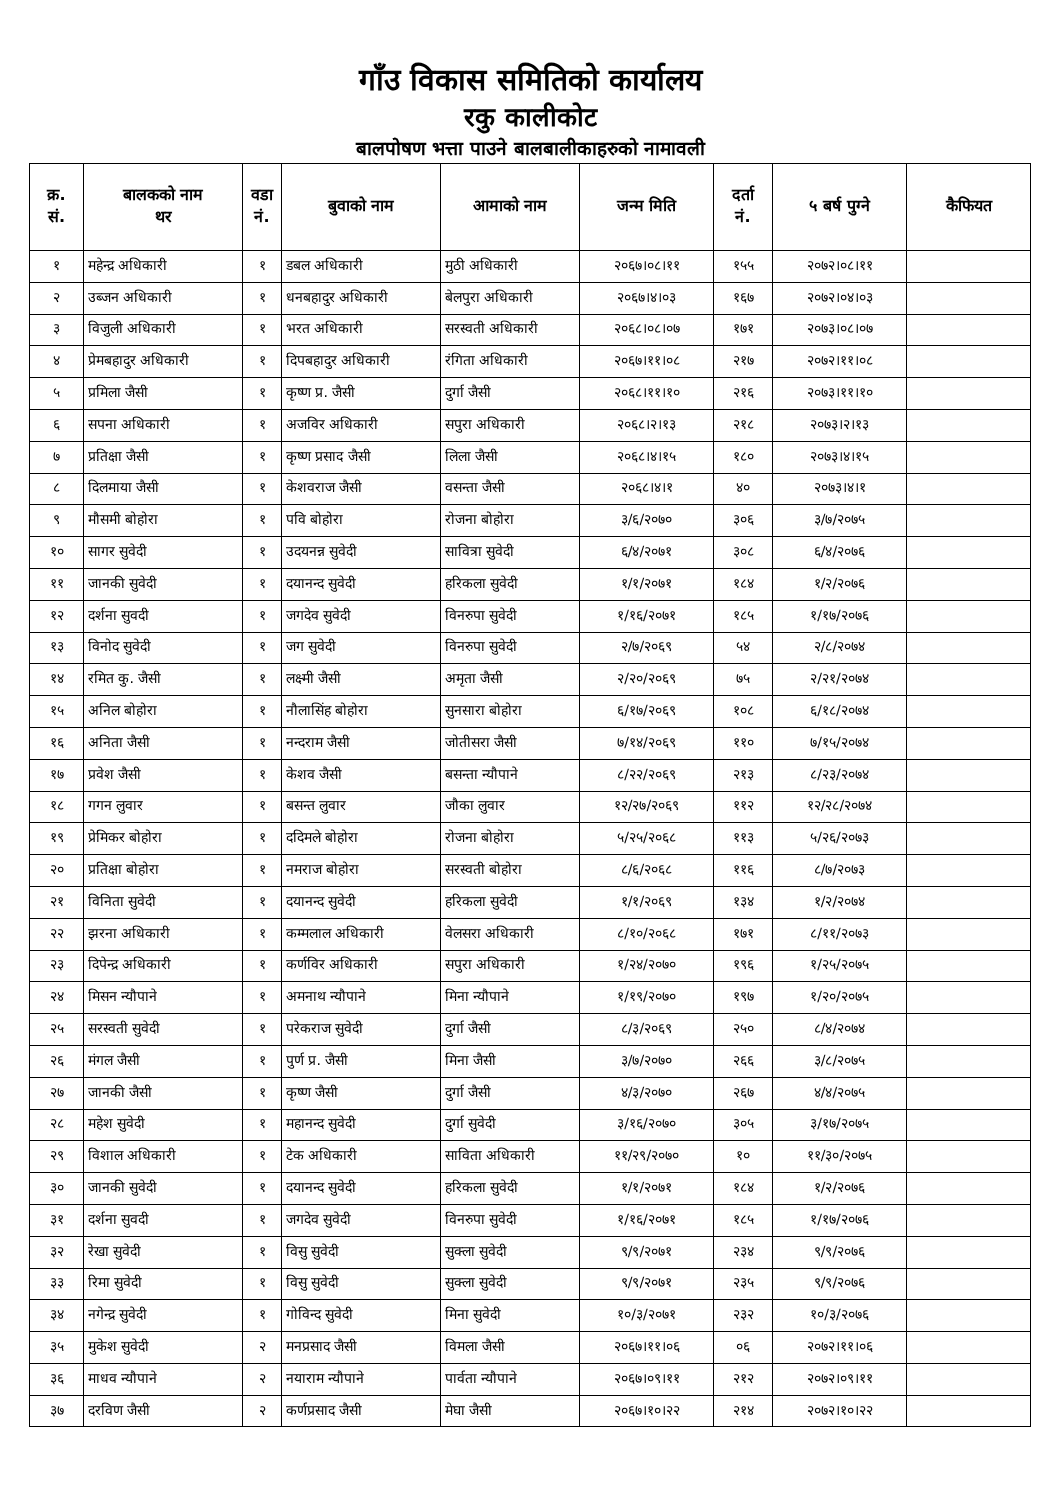गाँउ विकास समितिको कार्यालय
रकु कालीकोट
बालपोषण भत्ता पाउने बालबालीकाहरुको नामावली
| क्र. सं. | बालकको नाम थर | वडा नं. | बुवाको नाम | आमाको नाम | जन्म मिति | दर्ता नं. | ५ बर्ष पुग्ने | कैफियत |
| --- | --- | --- | --- | --- | --- | --- | --- | --- |
| १ | महेन्द्र अधिकारी | १ | डबल अधिकारी | मुठी अधिकारी | २०६७।०८।११ | १५५ | २०७२।०८।११ | |
| २ | उब्जन अधिकारी | १ | धनबहादुर अधिकारी | बेलपुरा अधिकारी | २०६७।४।०३ | १६७ | २०७२।०४।०३ | |
| ३ | विजुली अधिकारी | १ | भरत अधिकारी | सरस्वती अधिकारी | २०६८।०८।०७ | १७१ | २०७३।०८।०७ | |
| ४ | प्रेमबहादुर अधिकारी | १ | दिपबहादुर अधिकारी | रंगिता अधिकारी | २०६७।११।०८ | २१७ | २०७२।११।०८ | |
| ५ | प्रमिला जैसी | १ | कृष्ण प्र. जैसी | दुर्गा जैसी | २०६८।११।१० | २१६ | २०७३।११।१० | |
| ६ | सपना अधिकारी | १ | अजविर अधिकारी | सपुरा अधिकारी | २०६८।२।१३ | २१८ | २०७३।२।१३ | |
| ७ | प्रतिक्षा जैसी | १ | कृष्ण प्रसाद जैसी | लिला जैसी | २०६८।४।१५ | १८० | २०७३।४।१५ | |
| ८ | दिलमाया जैसी | १ | केशवराज जैसी | वसन्ता जैसी | २०६८।४।१ | ४० | २०७३।४।१ | |
| ९ | मौसमी बोहोरा | १ | पवि बोहोरा | रोजना बोहोरा | ३/६/२०७० | ३०६ | ३/७/२०७५ | |
| १० | सागर सुवेदी | १ | उदयनन्न सुवेदी | सावित्रा सुवेदी | ६/४/२०७१ | ३०८ | ६/४/२०७६ | |
| ११ | जानकी सुवेदी | १ | दयानन्द सुवेदी | हरिकला सुवेदी | १/१/२०७१ | १८४ | १/२/२०७६ | |
| १२ | दर्शना सुवदी | १ | जगदेव सुवेदी | विनरुपा सुवेदी | १/१६/२०७१ | १८५ | १/१७/२०७६ | |
| १३ | विनोद सुवेदी | १ | जग सुवेदी | विनरुपा सुवेदी | २/७/२०६९ | ५४ | २/८/२०७४ | |
| १४ | रमित कु. जैसी | १ | लक्ष्मी जैसी | अमृता जैसी | २/२०/२०६९ | ७५ | २/२१/२०७४ | |
| १५ | अनिल बोहोरा | १ | नौलासिंह बोहोरा | सुनसारा बोहोरा | ६/१७/२०६९ | १०८ | ६/१८/२०७४ | |
| १६ | अनिता जैसी | १ | नन्दराम जैसी | जोतीसरा जैसी | ७/१४/२०६९ | ११० | ७/१५/२०७४ | |
| १७ | प्रवेश जैसी | १ | केशव जैसी | बसन्ता न्यौपाने | ८/२२/२०६९ | २१३ | ८/२३/२०७४ | |
| १८ | गगन लुवार | १ | बसन्त लुवार | जौका लुवार | १२/२७/२०६९ | ११२ | १२/२८/२०७४ | |
| १९ | प्रेमिकर बोहोरा | १ | ददिमले बोहोरा | रोजना बोहोरा | ५/२५/२०६८ | ११३ | ५/२६/२०७३ | |
| २० | प्रतिक्षा बोहोरा | १ | नमराज बोहोरा | सरस्वती बोहोरा | ८/६/२०६८ | ११६ | ८/७/२०७३ | |
| २१ | विनिता सुवेदी | १ | दयानन्द सुवेदी | हरिकला सुवेदी | १/१/२०६९ | १३४ | १/२/२०७४ | |
| २२ | झरना अधिकारी | १ | कम्मलाल अधिकारी | वेलसरा अधिकारी | ८/१०/२०६८ | १७१ | ८/११/२०७३ | |
| २३ | दिपेन्द्र अधिकारी | १ | कर्णविर अधिकारी | सपुरा अधिकारी | १/२४/२०७० | १९६ | १/२५/२०७५ | |
| २४ | मिसन न्यौपाने | १ | अमनाथ न्यौपाने | मिना न्यौपाने | १/१९/२०७० | १९७ | १/२०/२०७५ | |
| २५ | सरस्वती सुवेदी | १ | परेकराज सुवेदी | दुर्गा जैसी | ८/३/२०६९ | २५० | ८/४/२०७४ | |
| २६ | मंगल जैसी | १ | पुर्ण प्र. जैसी | मिना जैसी | ३/७/२०७० | २६६ | ३/८/२०७५ | |
| २७ | जानकी जैसी | १ | कृष्ण जैसी | दुर्गा जैसी | ४/३/२०७० | २६७ | ४/४/२०७५ | |
| २८ | महेश सुवेदी | १ | महानन्द सुवेदी | दुर्गा सुवेदी | ३/१६/२०७० | ३०५ | ३/१७/२०७५ | |
| २९ | विशाल अधिकारी | १ | टेक अधिकारी | साविता अधिकारी | ११/२९/२०७० | १० | ११/३०/२०७५ | |
| ३० | जानकी सुवेदी | १ | दयानन्द सुवेदी | हरिकला सुवेदी | १/१/२०७१ | १८४ | १/२/२०७६ | |
| ३१ | दर्शना सुवदी | १ | जगदेव सुवेदी | विनरुपा सुवेदी | १/१६/२०७१ | १८५ | १/१७/२०७६ | |
| ३२ | रेखा सुवेदी | १ | विसु सुवेदी | सुक्ला सुवेदी | ९/९/२०७१ | २३४ | ९/९/२०७६ | |
| ३३ | रिमा सुवेदी | १ | विसु सुवेदी | सुक्ला सुवेदी | ९/९/२०७१ | २३५ | ९/९/२०७६ | |
| ३४ | नगेन्द्र सुवेदी | १ | गोविन्द सुवेदी | मिना सुवेदी | १०/३/२०७१ | २३२ | १०/३/२०७६ | |
| ३५ | मुकेश सुवेदी | २ | मनप्रसाद जैसी | विमला जैसी | २०६७।११।०६ | ०६ | २०७२।११।०६ | |
| ३६ | माधव न्यौपाने | २ | नयाराम न्यौपाने | पार्वता न्यौपाने | २०६७।०९।११ | २१२ | २०७२।०९।११ | |
| ३७ | दरविण जैसी | २ | कर्णप्रसाद जैसी | मेघा जैसी | २०६७।१०।२२ | २१४ | २०७२।१०।२२ | |